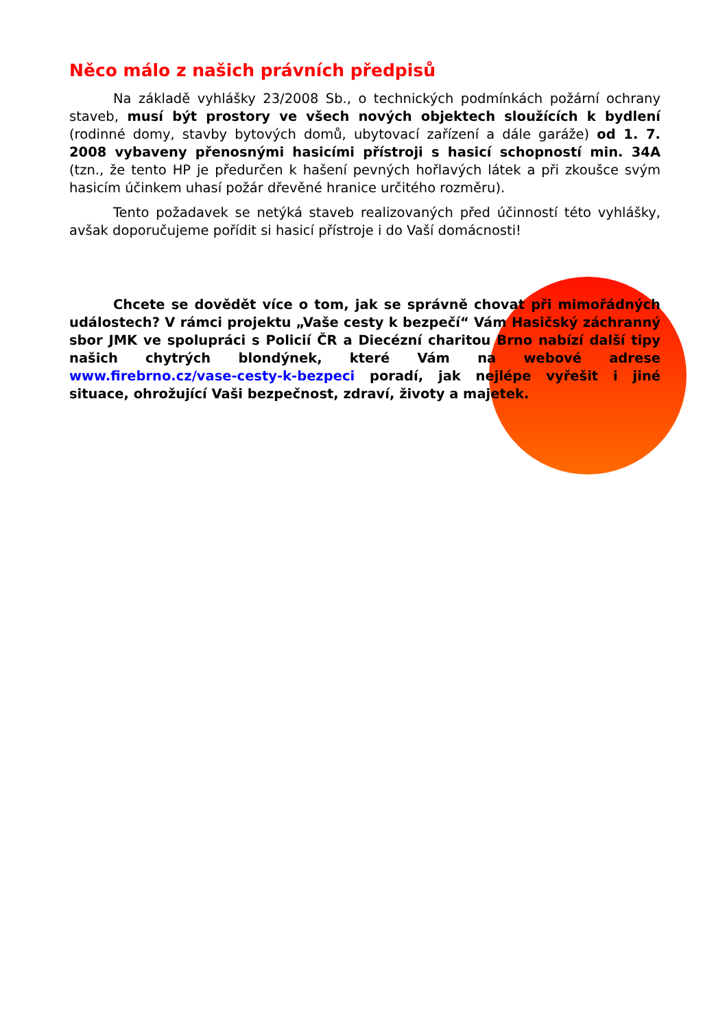Něco málo z našich právních předpisů
Na základě vyhlášky 23/2008 Sb., o technických podmínkách požární ochrany staveb, musí být prostory ve všech nových objektech sloužících k bydlení (rodinné domy, stavby bytových domů, ubytovací zařízení a dále garáže) od 1. 7. 2008 vybaveny přenosnými hasicími přístroji s hasicí schopností min. 34A (tzn., že tento HP je předurčen k hašení pevných hořlavých látek a při zkoušce svým hasicím účinkem uhasí požár dřevěné hranice určitého rozměru).
Tento požadavek se netýká staveb realizovaných před účinností této vyhlášky, avšak doporučujeme pořídit si hasicí přístroje i do Vaší domácnosti!
Chcete se dovědět více o tom, jak se správně chovat při mimořádných událostech? V rámci projektu „Vaše cesty k bezpečí“ Vám Hasičský záchranný sbor JMK ve spolupráci s Policií ČR a Diecézní charitou Brno nabízí další tipy našich chytrých blondýnek, které Vám na webové adrese www.firebrno.cz/vase-cesty-k-bezpeci poradí, jak nejlépe vyřešit i jiné situace, ohrožující Vaši bezpečnost, zdraví, životy a majetek.